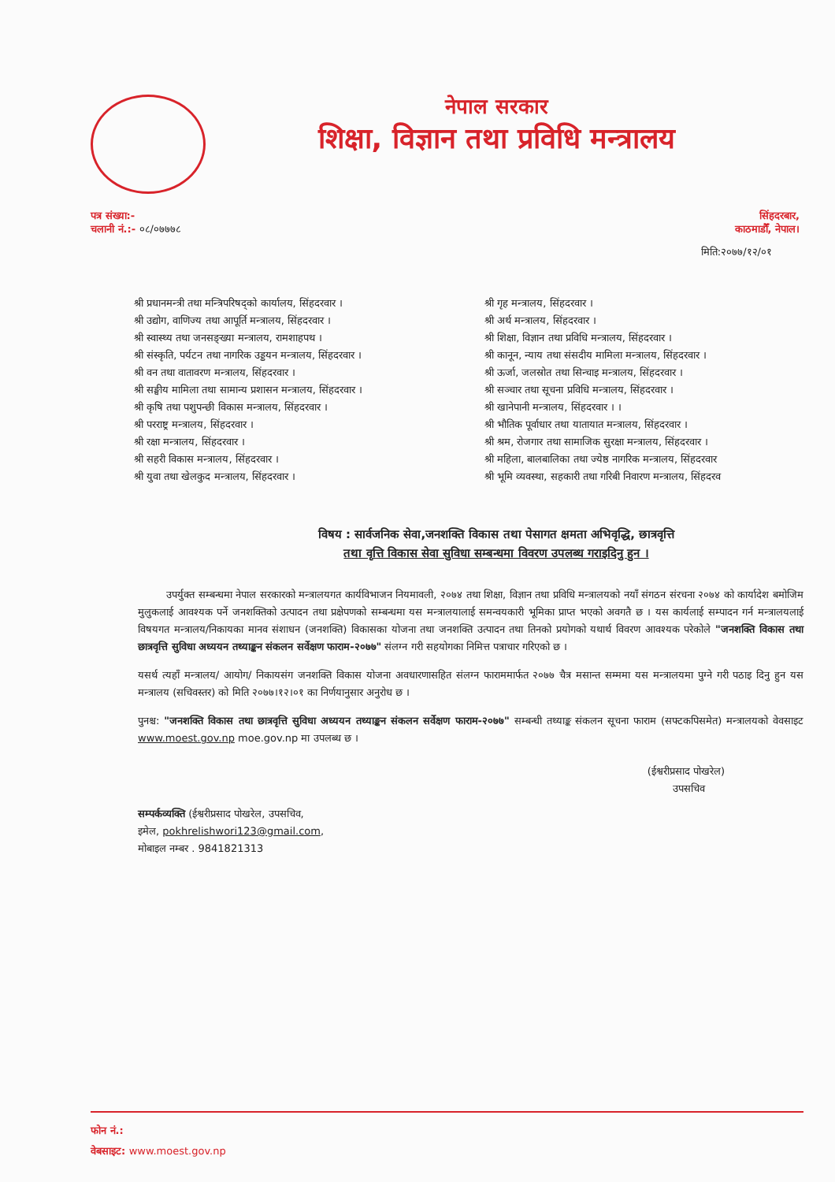नेपाल सरकार
शिक्षा, विज्ञान तथा प्रविधि मन्त्रालय
पत्र संख्या:-
चलानी नं.:- ०८/०७७७८
सिंहदरबार,
काठमाडौँ, नेपाल।
मिति:२०७७/१२/०१
श्री प्रधानमन्त्री तथा मन्त्रिपरिषद्को कार्यालय, सिंहदरवार ।
श्री उद्योग, वाणिज्य तथा आपूर्ति मन्त्रालय, सिंहदरवार ।
श्री स्वास्थ्य तथा जनसङ्ख्या मन्त्रालय, रामशाहपथ ।
श्री संस्कृति, पर्यटन तथा नागरिक उड्डयन मन्त्रालय, सिंहदरवार ।
श्री वन तथा वातावरण मन्त्रालय, सिंहदरवार ।
श्री सङ्घीय मामिला तथा सामान्य प्रशासन मन्त्रालय, सिंहदरवार ।
श्री कृषि तथा पशुपन्छी विकास मन्त्रालय, सिंहदरवार ।
श्री परराष्ट्र मन्त्रालय, सिंहदरवार ।
श्री रक्षा मन्त्रालय, सिंहदरवार ।
श्री सहरी विकास मन्त्रालय, सिंहदरवार ।
श्री युवा तथा खेलकुद मन्त्रालय, सिंहदरवार ।
श्री गृह मन्त्रालय, सिंहदरवार ।
श्री अर्थ मन्त्रालय, सिंहदरवार ।
श्री शिक्षा, विज्ञान तथा प्रविधि मन्त्रालय, सिंहदरवार ।
श्री कानून, न्याय तथा संसदीय मामिला मन्त्रालय, सिंहदरवार ।
श्री ऊर्जा, जलस्रोत तथा सिन्चाइ मन्त्रालय, सिंहदरवार ।
श्री सञ्चार तथा सूचना प्रविधि मन्त्रालय, सिंहदरवार ।
श्री खानेपानी मन्त्रालय, सिंहदरवार । ।
श्री भौतिक पूर्वाधार तथा यातायात मन्त्रालय, सिंहदरवार ।
श्री श्रम, रोजगार तथा सामाजिक सुरक्षा मन्त्रालय, सिंहदरवार ।
श्री महिला, बालबालिका तथा ज्येष्ठ नागरिक मन्त्रालय, सिंहदरवार
श्री भूमि व्यवस्था, सहकारी तथा गरिबी निवारण मन्त्रालय, सिंहदरव
विषय : सार्वजनिक सेवा,जनशक्ति विकास तथा पेसागत क्षमता अभिवृद्धि, छात्रवृत्ति
तथा वृत्ति विकास सेवा सुविधा सम्बन्धमा विवरण उपलब्ध गराइदिनु हुन ।
उपर्युक्त सम्बन्धमा नेपाल सरकारको मन्त्रालयगत कार्यविभाजन नियमावली, २०७४ तथा शिक्षा, विज्ञान तथा प्रविधि मन्त्रालयको नयाँ संगठन संरचना २०७४ को कार्यादेश बमोजिम मुलुकलाई आवश्यक पर्ने जनशक्तिको उत्पादन तथा प्रक्षेपणको सम्बन्धमा यस मन्त्रालयालाई समन्वयकारी भूमिका प्राप्त भएको अवगतै छ । यस कार्यलाई सम्पादन गर्न मन्त्रालयलाई विषयगत मन्त्रालय/निकायका मानव संशाधन (जनशक्ति) विकासका योजना तथा जनशक्ति उत्पादन तथा तिनको प्रयोगको यथार्थ विवरण आवश्यक परेकोले "जनशक्ति विकास तथा छात्रवृत्ति सुविधा अध्ययन तथ्याङ्कन संकलन सर्वेक्षण फाराम-२०७७" संलग्न गरी सहयोगका निमित्त पत्राचार गरिएको छ ।
यसर्थ त्यहाँ मन्त्रालय/ आयोग/ निकायसंग जनशक्ति विकास योजना अवधारणासहित संलग्न फाराममार्फत २०७७ चैत्र मसान्त सम्ममा यस मन्त्रालयमा पुग्ने गरी पठाइ दिनु हुन यस मन्त्रालय (सचिवस्तर) को मिति २०७७।१२।०१ का निर्णयानुसार अनुरोध छ ।
पुनश्च: "जनशक्ति विकास तथा छात्रवृत्ति सुविधा अध्ययन तथ्याङ्कन संकलन सर्वेक्षण फाराम-२०७७" सम्बन्धी तथ्याङ्क संकलन सूचना फाराम (सफ्टकपिसमेत) मन्त्रालयको वेवसाइट www.moest.gov.np moe.gov.np मा उपलब्ध छ ।
(ईश्वरीप्रसाद पोखरेल)
उपसचिव
सम्पर्कव्यक्ति (ईश्वरीप्रसाद पोखरेल, उपसचिव,
इमेल, pokhrelishwori123@gmail.com,
मोबाइल नम्बर . 9841821313
फोन नं.:
वेबसाइट: www.moest.gov.np